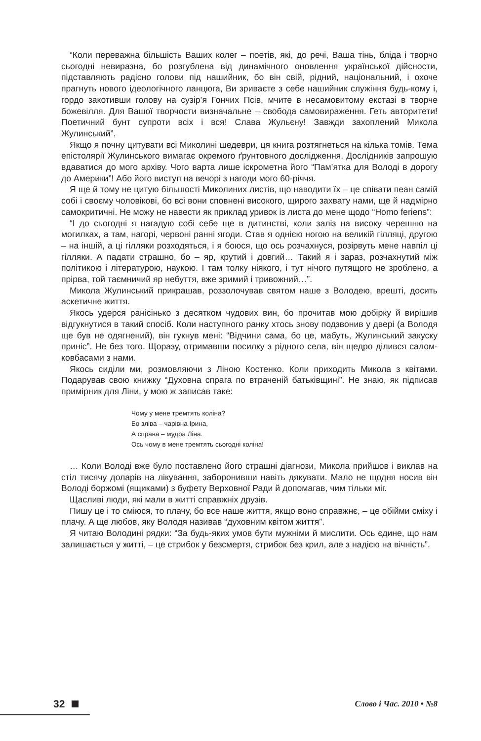“Коли переважна більшість Ваших колег – поетів, які, до речі, Ваша тінь, бліда і творчо сьогодні невиразна, бо розгублена від динамічного оновлення української дійсности, підставляють радісно голови під нашийник, бо він свій, рідний, національний, і охоче прагнуть нового ідеологічного ланцюга, Ви зриваєте з себе нашийник служіння будь-кому і, гордо закотивши голову на сузір’я Гончих Псів, мчите в несамовитому екстазі в творче божевілля. Для Вашої творчости визначальне – свобода самовираження. Геть авторитети! Поетичний бунт супроти всіх і вся! Слава Жульєну! Завжди захоплений Микола Жулинський”.
Якщо я почну цитувати всі Миколині шедеври, ця книга розтягнеться на кілька томів. Тема епістолярії Жулинського вимагає окремого ґрунтовного дослідження. Дослідників запрошую вдаватися до мого архіву. Чого варта лише іскрометна його “Пам’ятка для Володі в дорогу до Америки”! Або його виступ на вечорі з нагоди мого 60-річчя.
Я ще й тому не цитую більшості Миколиних листів, що наводити їх – це співати пеан самій собі і своєму чоловікові, бо всі вони сповнені високого, щирого захвату нами, ще й надмірно самокритичні. Не можу не навести як приклад уривок із листа до мене щодо “Homo feriens”:
“І до сьогодні я нагадую собі себе ще в дитинстві, коли заліз на високу черешню на могилках, а там, нагорі, червоні ранні ягоди. Став я однією ногою на великій гілляці, другою – на іншій, а ці гілляки розходяться, і я боюся, що ось розчахнуся, розірвуть мене навпіл ці гілляки. А падати страшно, бо – яр, крутий і довгий… Такий я і зараз, розчахнутий між політикою і літературою, наукою. І там толку ніякого, і тут нічого путящого не зроблено, а прірва, той таємничий яр небуття, вже зримий і тривожний…”.
Микола Жулинський прикрашав, роззолочував святом наше з Володею, врешті, досить аскетичне життя.
Якось удерся ранісінько з десятком чудових вин, бо прочитав мою добірку й вирішив відгукнутися в такий спосіб. Коли наступного ранку хтось знову подзвонив у двері (а Володя ще був не одягнений), він гукнув мені: “Відчини сама, бо це, мабуть, Жулинський закуску приніс”. Не без того. Щоразу, отримавши посилку з рідного села, він щедро ділився салом-ковбасами з нами.
Якось сиділи ми, розмовляючи з Ліною Костенко. Коли приходить Микола з квітами. Подарував свою книжку “Духовна спрага по втраченій батьківщині”. Не знаю, як підписав примірник для Ліни, у мою ж записав таке:
Чому у мене тремтять коліна?
Бо зліва – чарівна Ірина,
А справа – мудра Ліна.
Ось чому в мене тремтять сьогодні коліна!
… Коли Володі вже було поставлено його страшні діагнози, Микола прийшов і виклав на стіл тисячу доларів на лікування, заборонивши навіть дякувати. Мало не щодня носив він Володі боржомі (ящиками) з буфету Верховної Ради й допомагав, чим тільки міг.
Щасливі люди, які мали в житті справжніх друзів.
Пишу це і то сміюся, то плачу, бо все наше життя, якщо воно справжнє, – це обійми сміху і плачу. А ще любов, яку Володя називав “духовним квітом життя”.
Я читаю Володині рядки: “За будь-яких умов бути мужніми й мислити. Ось єдине, що нам залишається у житті, – це стрибок у безсмертя, стрибок без крил, але з надією на вічність”.
32
Слово і Час. 2010 • №8